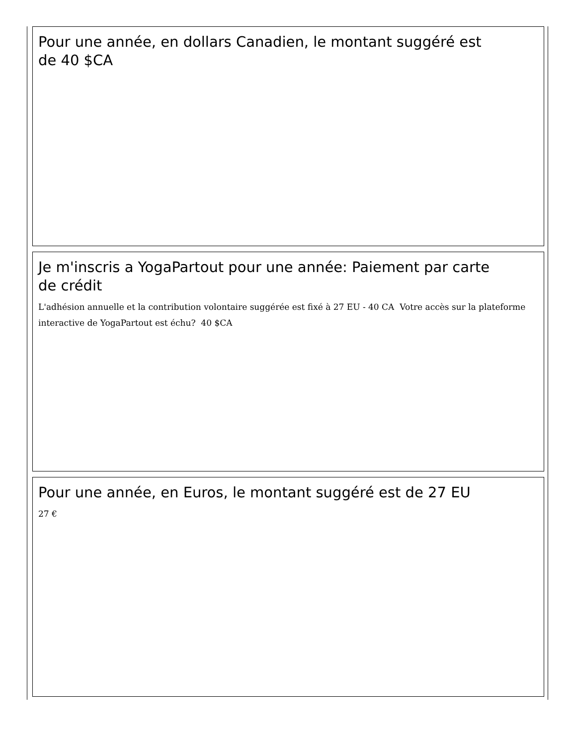Pour une année, en dollars Canadien, le montant suggéré est de 40 $CA
Je m'inscris a YogaPartout pour une année: Paiement par carte de crédit
L'adhésion annuelle et la contribution volontaire suggérée est fixé à 27 EU - 40 CA Votre accès sur la plateforme interactive de YogaPartout est échu? 40 $CA
Pour une année, en Euros, le montant suggéré est de 27 EU
27 €